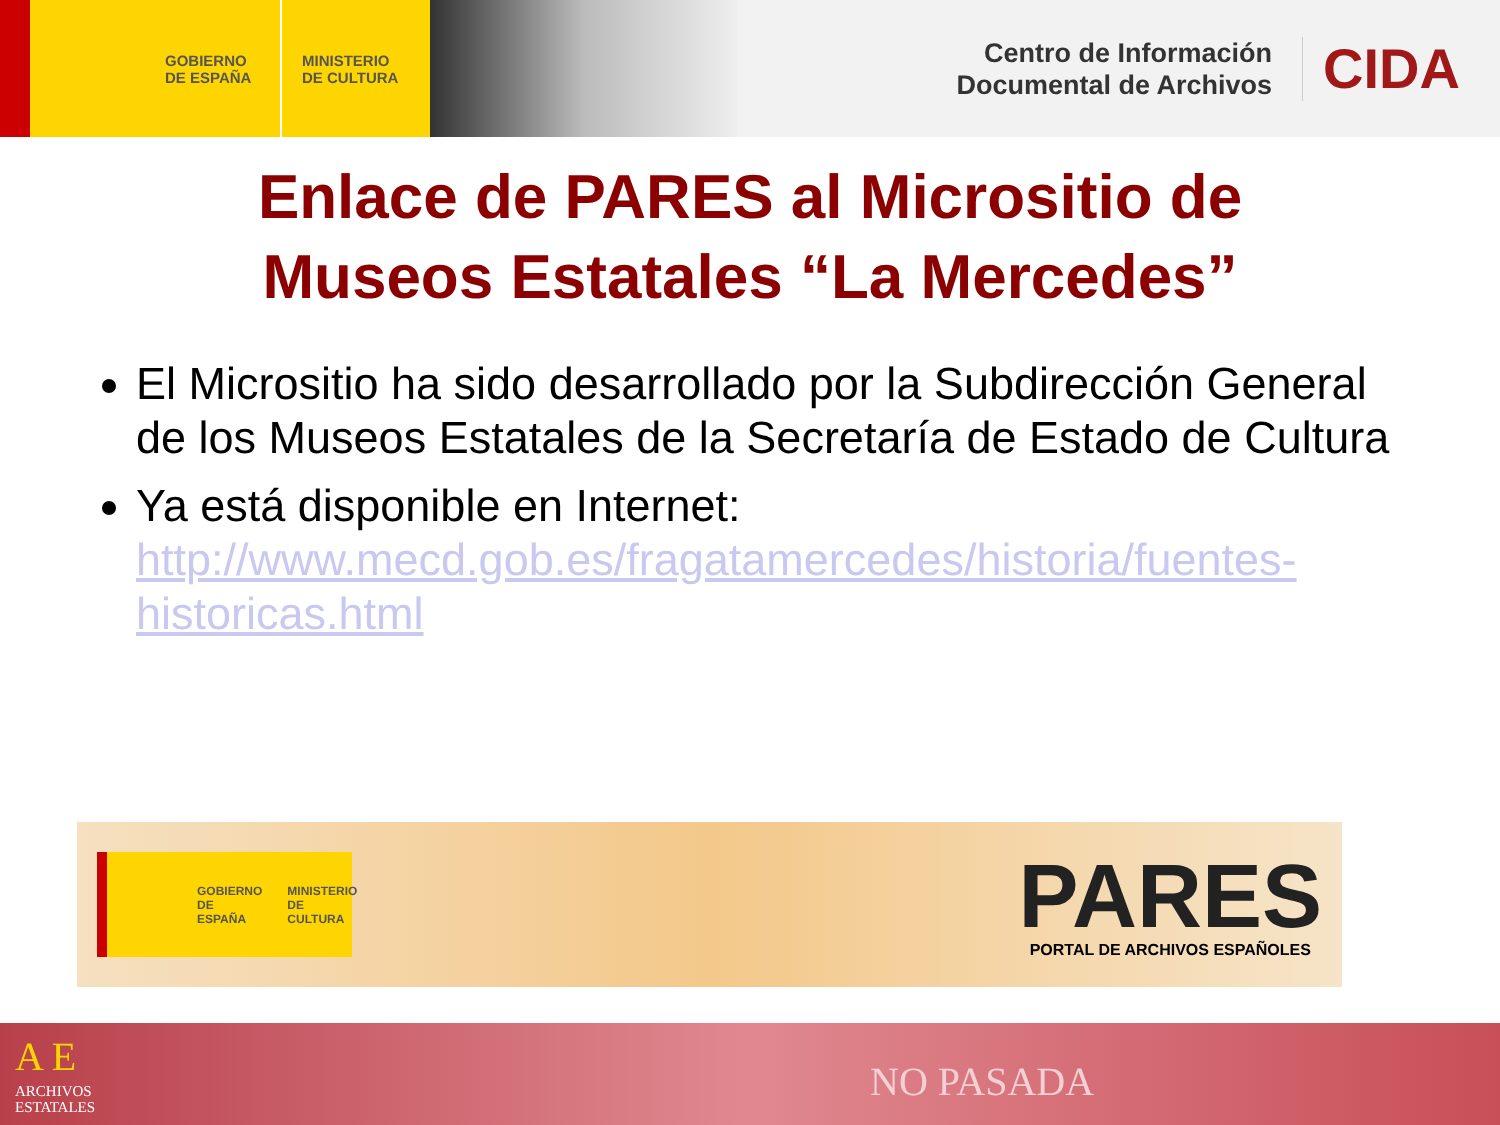GOBIERNO
DE ESPAÑA
MINISTERIO
DE CULTURA
Centro de Información
Documental de Archivos
CIDA
Enlace de PARES al Micrositio de
Museos Estatales “La Mercedes”
El Micrositio ha sido desarrollado por la Subdirección General de los Museos Estatales de la Secretaría de Estado de Cultura
Ya está disponible en Internet: http://www.mecd.gob.es/fragatamercedes/historia/fuentes-historicas.html
GOBIERNO
DE ESPAÑA MINISTERIO
DE CULTURA
PARES
PORTAL DE ARCHIVOS ESPAÑOLES
A E
ARCHIVOS
ESTATALES
NO PASADA